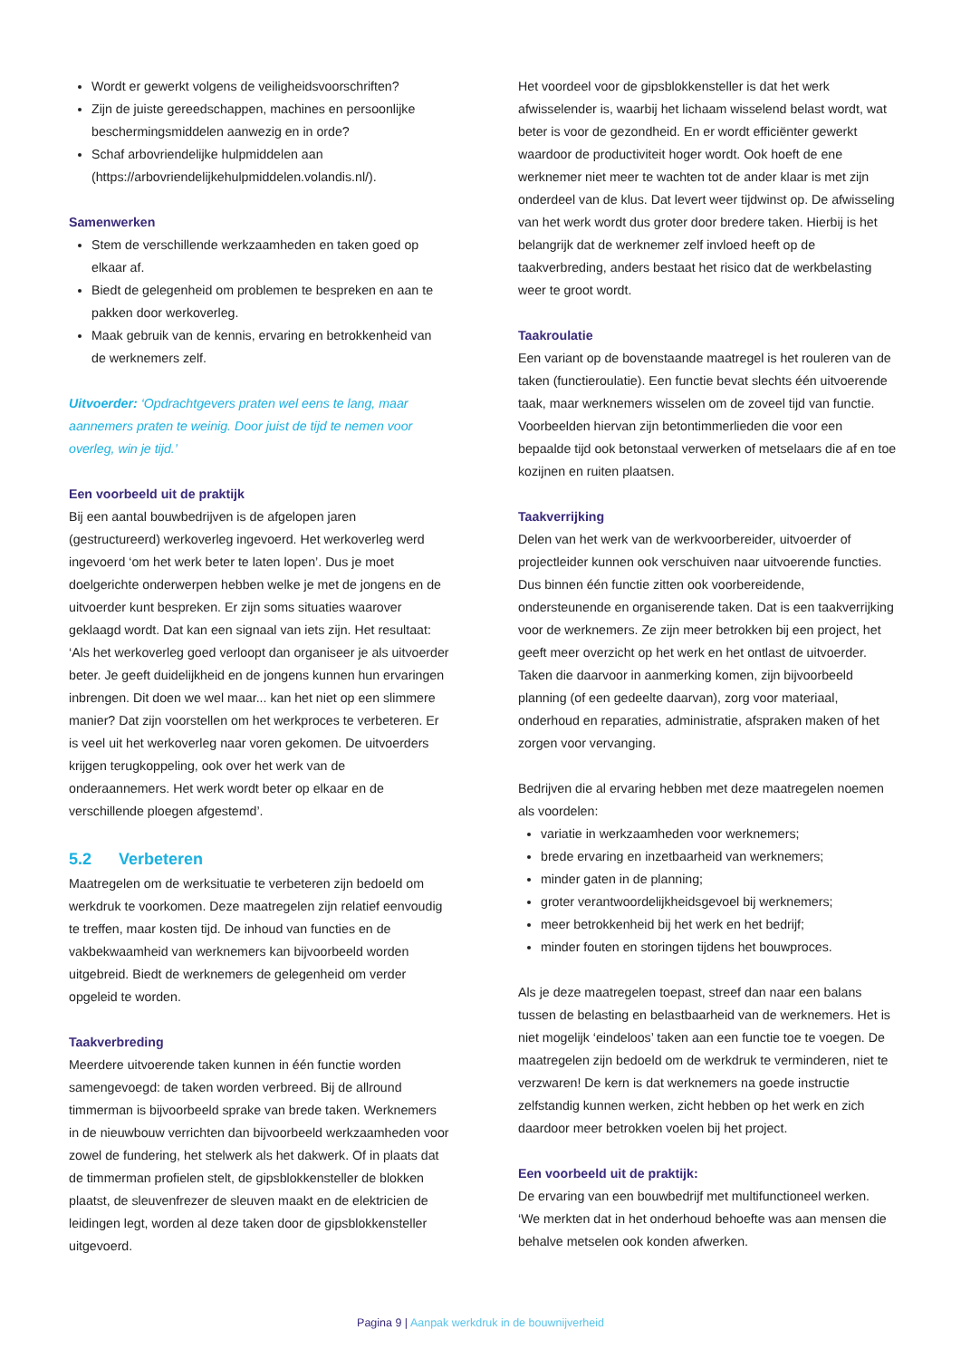Wordt er gewerkt volgens de veiligheidsvoorschriften?
Zijn de juiste gereedschappen, machines en persoonlijke beschermingsmiddelen aanwezig en in orde?
Schaf arbovriendelijke hulpmiddelen aan (https://arbovriendelijkehulpmiddelen.volandis.nl/).
Samenwerken
Stem de verschillende werkzaamheden en taken goed op elkaar af.
Biedt de gelegenheid om problemen te bespreken en aan te pakken door werkoverleg.
Maak gebruik van de kennis, ervaring en betrokkenheid van de werknemers zelf.
Uitvoerder: ‘Opdrachtgevers praten wel eens te lang, maar aannemers praten te weinig. Door juist de tijd te nemen voor overleg, win je tijd.’
Een voorbeeld uit de praktijk
Bij een aantal bouwbedrijven is de afgelopen jaren (gestructureerd) werkoverleg ingevoerd. Het werkoverleg werd ingevoerd ‘om het werk beter te laten lopen’. Dus je moet doelgerichte onderwerpen hebben welke je met de jongens en de uitvoerder kunt bespreken. Er zijn soms situaties waarover geklaagd wordt. Dat kan een signaal van iets zijn. Het resultaat: ‘Als het werkoverleg goed verloopt dan organiseer je als uitvoerder beter. Je geeft duidelijkheid en de jongens kunnen hun ervaringen inbrengen. Dit doen we wel maar... kan het niet op een slimmere manier? Dat zijn voorstellen om het werkproces te verbeteren. Er is veel uit het werkoverleg naar voren gekomen. De uitvoerders krijgen terugkoppeling, ook over het werk van de onderaannemers. Het werk wordt beter op elkaar en de verschillende ploegen afgestemd’.
5.2 Verbeteren
Maatregelen om de werksituatie te verbeteren zijn bedoeld om werkdruk te voorkomen. Deze maatregelen zijn relatief eenvoudig te treffen, maar kosten tijd. De inhoud van functies en de vakbekwaamheid van werknemers kan bijvoorbeeld worden uitgebreid. Biedt de werknemers de gelegenheid om verder opgeleid te worden.
Taakverbreding
Meerdere uitvoerende taken kunnen in één functie worden samengevoegd: de taken worden verbreed. Bij de allround timmerman is bijvoorbeeld sprake van brede taken. Werknemers in de nieuwbouw verrichten dan bijvoorbeeld werkzaamheden voor zowel de fundering, het stelwerk als het dakwerk. Of in plaats dat de timmerman profielen stelt, de gipsblokkensteller de blokken plaatst, de sleuvenfrezer de sleuven maakt en de elektricien de leidingen legt, worden al deze taken door de gipsblokkensteller uitgevoerd.
Het voordeel voor de gipsblokkensteller is dat het werk afwisselender is, waarbij het lichaam wisselend belast wordt, wat beter is voor de gezondheid. En er wordt efficiënter gewerkt waardoor de productiviteit hoger wordt. Ook hoeft de ene werknemer niet meer te wachten tot de ander klaar is met zijn onderdeel van de klus. Dat levert weer tijdwinst op. De afwisseling van het werk wordt dus groter door bredere taken. Hierbij is het belangrijk dat de werknemer zelf invloed heeft op de taakverbreding, anders bestaat het risico dat de werkbelasting weer te groot wordt.
Taakroulatie
Een variant op de bovenstaande maatregel is het rouleren van de taken (functieroulatie). Een functie bevat slechts één uitvoerende taak, maar werknemers wisselen om de zoveel tijd van functie. Voorbeelden hiervan zijn betontimmerlieden die voor een bepaalde tijd ook betonstaal verwerken of metselaars die af en toe kozijnen en ruiten plaatsen.
Taakverrijking
Delen van het werk van de werkvoorbereider, uitvoerder of projectleider kunnen ook verschuiven naar uitvoerende functies. Dus binnen één functie zitten ook voorbereidende, ondersteunende en organiserende taken. Dat is een taakverrijking voor de werknemers. Ze zijn meer betrokken bij een project, het geeft meer overzicht op het werk en het ontlast de uitvoerder. Taken die daarvoor in aanmerking komen, zijn bijvoorbeeld planning (of een gedeelte daarvan), zorg voor materiaal, onderhoud en reparaties, administratie, afspraken maken of het zorgen voor vervanging.
Bedrijven die al ervaring hebben met deze maatregelen noemen als voordelen:
variatie in werkzaamheden voor werknemers;
brede ervaring en inzetbaarheid van werknemers;
minder gaten in de planning;
groter verantwoordelijkheidsgevoel bij werknemers;
meer betrokkenheid bij het werk en het bedrijf;
minder fouten en storingen tijdens het bouwproces.
Als je deze maatregelen toepast, streef dan naar een balans tussen de belasting en belastbaarheid van de werknemers. Het is niet mogelijk ‘eindeloos’ taken aan een functie toe te voegen. De maatregelen zijn bedoeld om de werkdruk te verminderen, niet te verzwaren! De kern is dat werknemers na goede instructie zelfstandig kunnen werken, zicht hebben op het werk en zich daardoor meer betrokken voelen bij het project.
Een voorbeeld uit de praktijk:
De ervaring van een bouwbedrijf met multifunctioneel werken.
‘We merkten dat in het onderhoud behoefte was aan mensen die behalve metselen ook konden afwerken.
Pagina 9 | Aanpak werkdruk in de bouwnijverheid